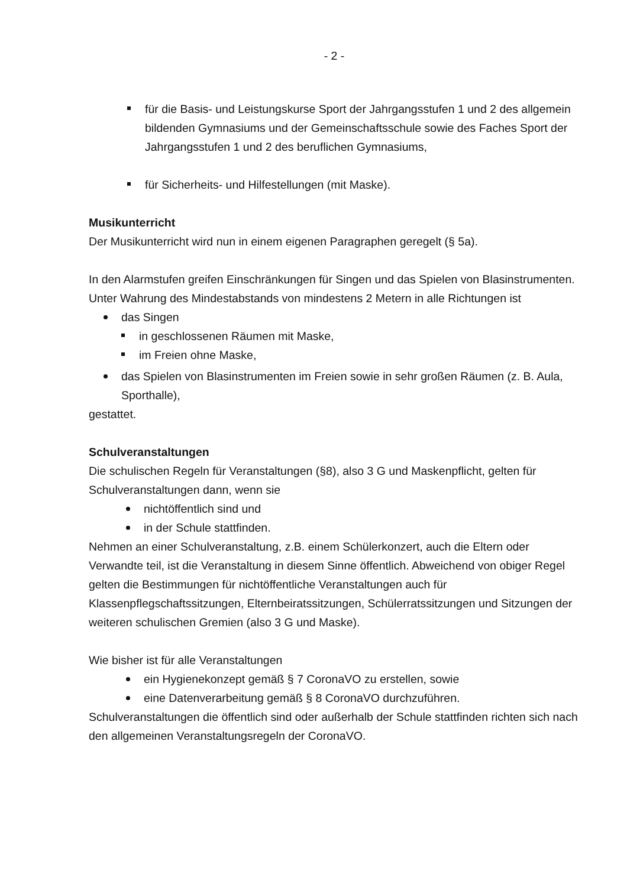- 2 -
für die Basis- und Leistungskurse Sport der Jahrgangsstufen 1 und 2 des allgemein bildenden Gymnasiums und der Gemeinschaftsschule sowie des Faches Sport der Jahrgangsstufen 1 und 2 des beruflichen Gymnasiums,
für Sicherheits- und Hilfestellungen (mit Maske).
Musikunterricht
Der Musikunterricht wird nun in einem eigenen Paragraphen geregelt (§ 5a).
In den Alarmstufen greifen Einschränkungen für Singen und das Spielen von Blasinstrumenten. Unter Wahrung des Mindestabstands von mindestens 2 Metern in alle Richtungen ist
das Singen
in geschlossenen Räumen mit Maske,
im Freien ohne Maske,
das Spielen von Blasinstrumenten im Freien sowie in sehr großen Räumen (z. B. Aula, Sporthalle),
gestattet.
Schulveranstaltungen
Die schulischen Regeln für Veranstaltungen (§8), also 3 G und Maskenpflicht, gelten für Schulveranstaltungen dann, wenn sie
nichtöffentlich sind und
in der Schule stattfinden.
Nehmen an einer Schulveranstaltung, z.B. einem Schülerkonzert, auch die Eltern oder Verwandte teil, ist die Veranstaltung in diesem Sinne öffentlich. Abweichend von obiger Regel gelten die Bestimmungen für nichtöffentliche Veranstaltungen auch für Klassenpflegschaftssitzungen, Elternbeiratssitzungen, Schülerratssitzungen und Sitzungen der weiteren schulischen Gremien (also 3 G und Maske).
Wie bisher ist für alle Veranstaltungen
ein Hygienekonzept gemäß § 7 CoronaVO zu erstellen, sowie
eine Datenverarbeitung gemäß § 8 CoronaVO durchzuführen.
Schulveranstaltungen die öffentlich sind oder außerhalb der Schule stattfinden richten sich nach den allgemeinen Veranstaltungsregeln der CoronaVO.